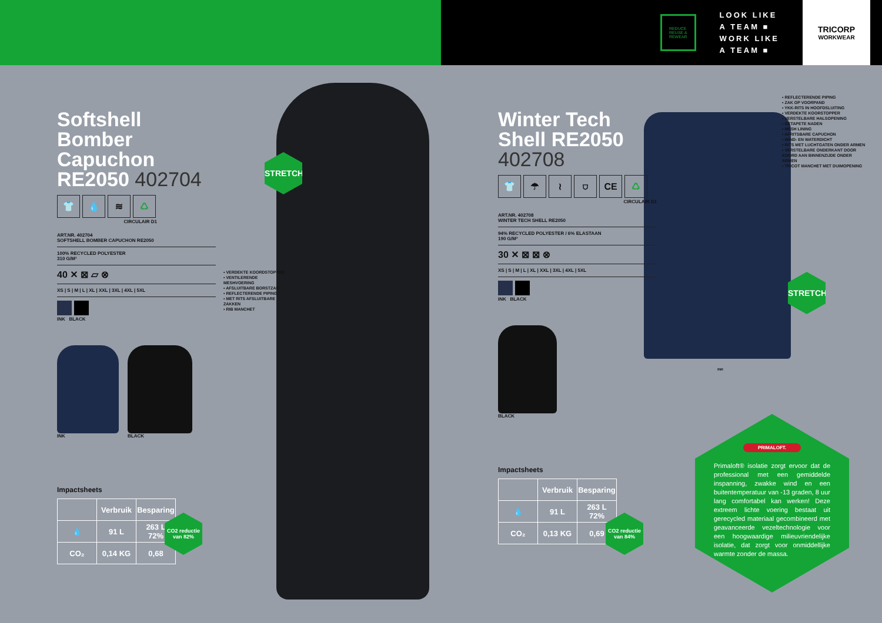REDUCE
REUSE &
REWEAR
LOOK LIKE
A TEAM ■
WORK LIKE
A TEAM ■
TRICORP
WORKWEAR
Softshell Bomber Capuchon RE2050 402704
👕 💧 ≋ ♺
CIRCULAIR D1
ART.NR. 402704
SOFTSHELL BOMBER CAPUCHON RE2050
100% RECYCLED POLYESTER
310 G/M²
40 ✕ ⊠ ⏥ ⊗
XS | S | M | L | XL | XXL | 3XL | 4XL | 5XL
INK BLACK
INK BLACK
Impactsheets
| | Verbruik | Besparing |
| --- | --- | --- |
| 💧 | 91 L | 263 L 72% |
| CO₂ | 0,14 KG | 0,68 |
STRETCH
CO2 reductie
van 82%
▪ VERDEKTE KOORDSTOPPER
▪ VENTILERENDE
MESHVOERING
▪ AFSLUITBARE BORSTZAK
▪ REFLECTERENDE PIPING
▪ MET RITS AFSLUITBARE
ZAKKEN
▪ RIB MANCHET
Winter Tech Shell RE2050 402708
👕 ☂ ≀ ⛉ CE ♺
CIRCULAIR D1
ART.NR. 402708
WINTER TECH SHELL RE2050
94% RECYCLED POLYESTER / 6% ELASTAAN
190 G/M²
30 ✕ ⊠ ⊠ ⊗
XS | S | M | L | XL | XXL | 3XL | 4XL | 5XL
INK BLACK
BLACK
Impactsheets
| | Verbruik | Besparing |
| --- | --- | --- |
| 💧 | 91 L | 263 L 72% |
| CO₂ | 0,13 KG | 0,69 |
INK
STRETCH
CO2 reductie
van 84%
▪ REFLECTERENDE PIPING
▪ ZAK OP VOORPAND
▪ YKK-RITS IN HOOFDSLUITING
▪ VERDEKTE KOORSTOPPER
▪ VERSTELBARE HALSOPENING
▪ GETAPETE NADEN
▪ MESH LINING
▪ AFRITSBARE CAPUCHON
▪ WIND- EN WATERDICHT
▪ RITS MET LUCHTGATEN ONDER ARMEN
▪ VERSTELBARE ONDERKANT DOOR
KOORD AAN BINNENZIJDE ONDER
ARMEN
▪ TRICOT MANCHET MET DUIMOPENING
PRIMALOFT.
Primaloft® isolatie zorgt ervoor dat de professional met een gemiddelde inspanning, zwakke wind en een buitentemperatuur van -13 graden, 8 uur lang comfortabel kan werken! Deze extreem lichte voering bestaat uit gerecycled materiaal gecombineerd met geavanceerde vezeltechnologie voor een hoogwaardige milieuvriendelijke isolatie, dat zorgt voor onmiddellijke warmte zonder de massa.